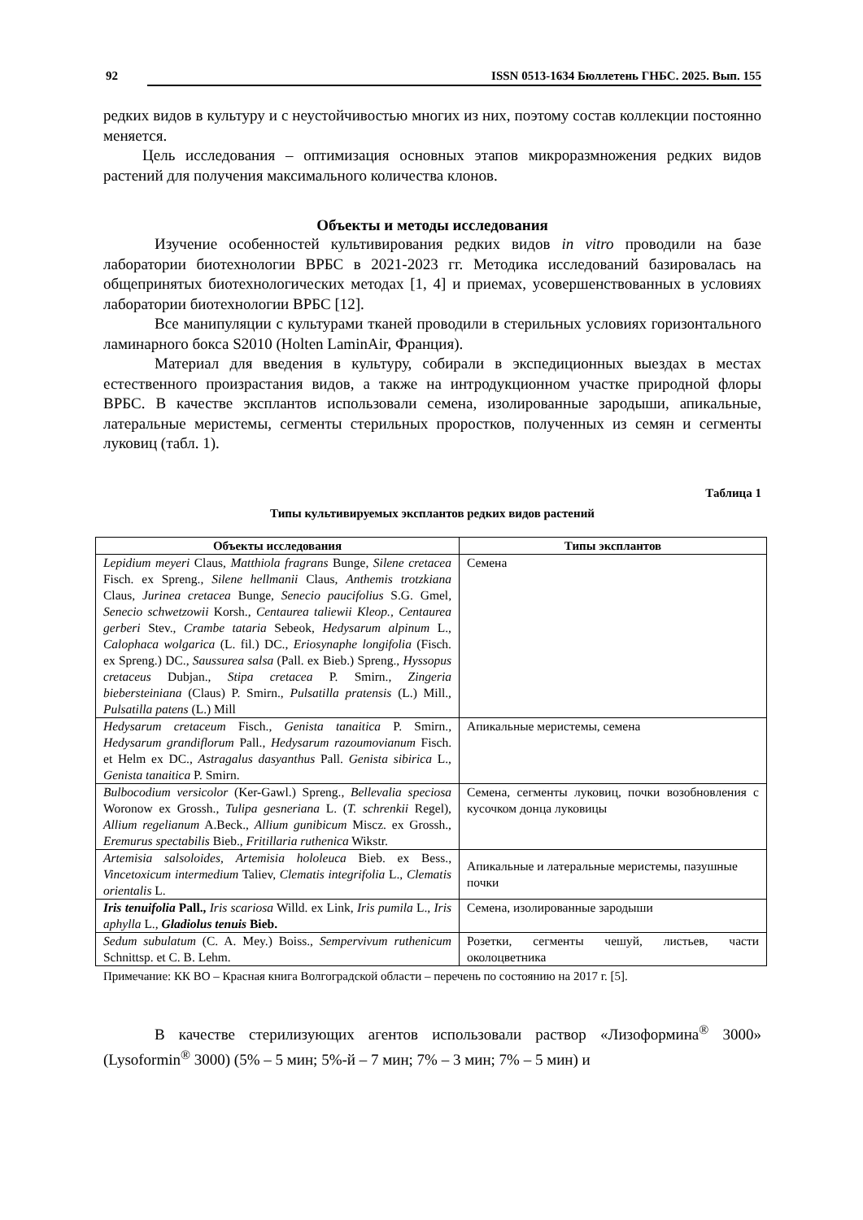92 ISSN 0513-1634 Бюллетень ГНБС. 2025. Вып. 155
редких видов в культуру и с неустойчивостью многих из них, поэтому состав коллекции постоянно меняется.
Цель исследования – оптимизация основных этапов микроразмножения редких видов растений для получения максимального количества клонов.
Объекты и методы исследования
Изучение особенностей культивирования редких видов in vitro проводили на базе лаборатории биотехнологии ВРБС в 2021-2023 гг. Методика исследований базировалась на общепринятых биотехнологических методах [1, 4] и приемах, усовершенствованных в условиях лаборатории биотехнологии ВРБС [12].
Все манипуляции с культурами тканей проводили в стерильных условиях горизонтального ламинарного бокса S2010 (Holten LaminAir, Франция).
Материал для введения в культуру, собирали в экспедиционных выездах в местах естественного произрастания видов, а также на интродукционном участке природной флоры ВРБС. В качестве эксплантов использовали семена, изолированные зародыши, апикальные, латеральные меристемы, сегменты стерильных проростков, полученных из семян и сегменты луковиц (табл. 1).
Таблица 1
Типы культивируемых эксплантов редких видов растений
| Объекты исследования | Типы эксплантов |
| --- | --- |
| Lepidium meyeri Claus, Matthiola fragrans Bunge, Silene cretacea Fisch. ex Spreng., Silene hellmanii Claus, Anthemis trotzkiana Claus, Jurinea cretacea Bunge, Senecio paucifolius S.G. Gmel, Senecio schwetzowii Korsh., Centaurea taliewii Kleop., Centaurea gerberi Stev., Crambe tataria Sebeok, Hedysarum alpinum L., Calophaca wolgarica (L. fil.) DC., Eriosynaphe longifolia (Fisch. ex Spreng.) DC., Saussurea salsa (Pall. ex Bieb.) Spreng., Hyssopus cretaceus Dubjan., Stipa cretacea P. Smirn., Zingeria biebersteiniana (Claus) P. Smirn., Pulsatilla pratensis (L.) Mill., Pulsatilla patens (L.) Mill | Семена |
| Hedysarum cretaceum Fisch., Genista tanaitica P. Smirn., Hedysarum grandiflorum Pall., Hedysarum razoumovianum Fisch. et Helm ex DC., Astragalus dasyanthus Pall. Genista sibirica L., Genista tanaitica P. Smirn. | Апикальные меристемы, семена |
| Bulbocodium versicolor (Ker-Gawl.) Spreng., Bellevalia speciosa Woronow ex Grossh., Tulipa gesneriana L. ( T. schrenkii Regel), Allium regelianum A.Beck., Allium gunibicum Miscz. ex Grossh., Eremurus spectabilis Bieb., Fritillaria ruthenica Wikstr. | Семена, сегменты луковиц, почки возобновления с кусочком донца луковицы |
| Artemisia salsoloides , Artemisia hololeuca Bieb. ex Bess., Vincetoxicum intermedium Taliev, Clematis integrifolia L., Clematis orientalis L. | Апикальные и латеральные меристемы, пазушные почки |
| Iris tenuifolia Pall., Iris scariosa Willd. ex Link, Iris pumila L., Iris aphylla L., Gladiolus tenuis Bieb. | Семена, изолированные зародыши |
| Sedum subulatum (C. A. Mey.) Boiss., Sempervivum ruthenicum Schnittsp. et C. B. Lehm. | Розетки, сегменты чешуй, листьев, части околоцветника |
Примечание: КК ВО – Красная книга Волгоградской области – перечень по состоянию на 2017 г. [5].
В качестве стерилизующих агентов использовали раствор «Лизоформина<sup>®</sup> 3000» (Lysoformin<sup>®</sup> 3000) (5% – 5 мин; 5%-й – 7 мин; 7% – 3 мин; 7% – 5 мин) и